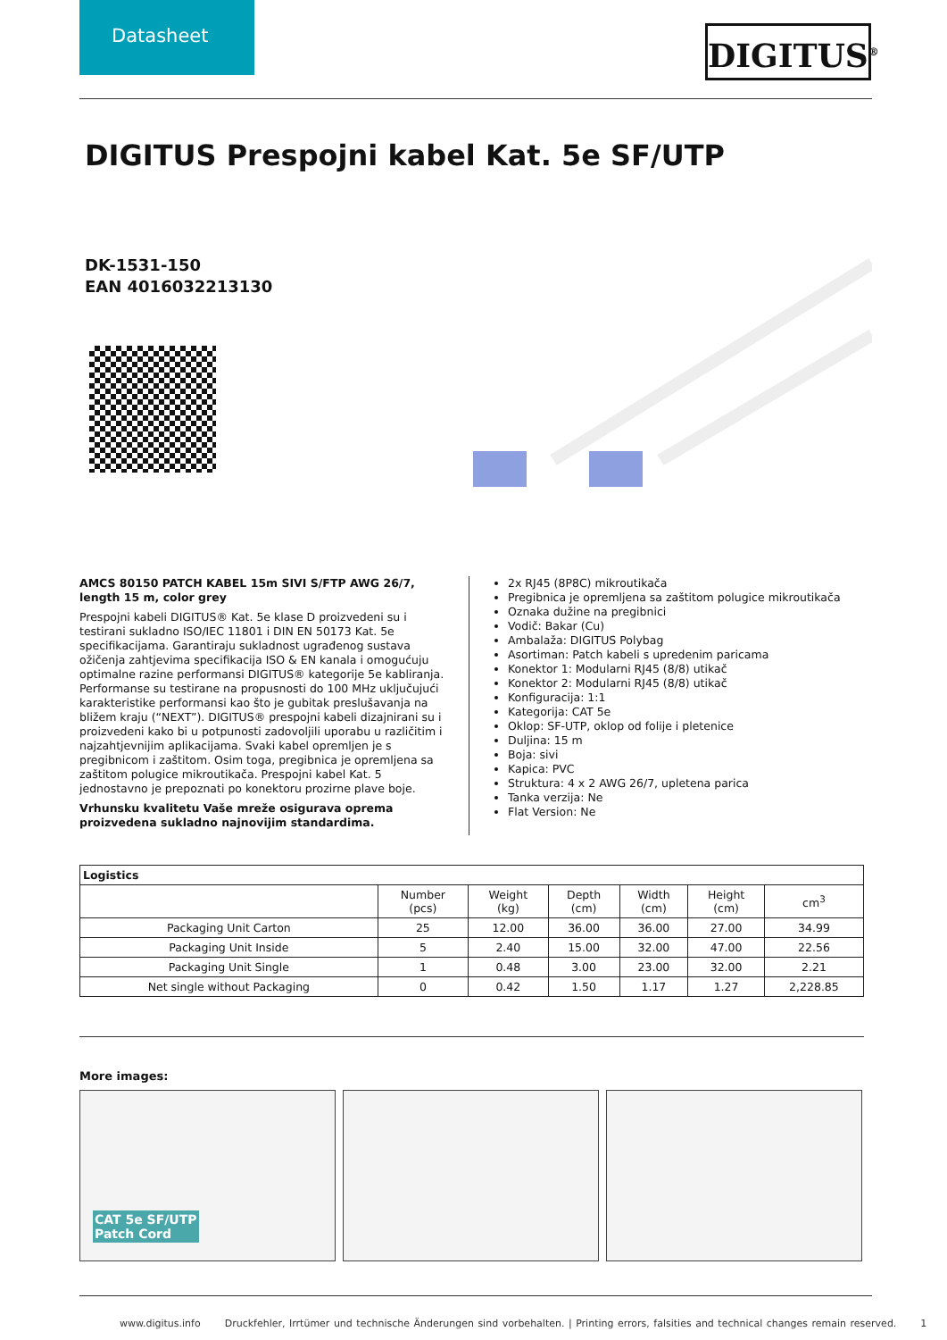Datasheet
DIGITUS<sup>®</sup>
DIGITUS Prespojni kabel Kat. 5e SF/UTP
DK-1531-150
EAN 4016032213130
AMCS 80150 PATCH KABEL 15m SIVI S/FTP AWG 26/7, length 15 m, color grey
Prespojni kabeli DIGITUS® Kat. 5e klase D proizvedeni su i testirani sukladno ISO/IEC 11801 i DIN EN 50173 Kat. 5e specifikacijama. Garantiraju sukladnost ugrađenog sustava ožičenja zahtjevima specifikacija ISO & EN kanala i omogućuju optimalne razine performansi DIGITUS® kategorije 5e kabliranja. Performanse su testirane na propusnosti do 100 MHz uključujući karakteristike performansi kao što je gubitak preslušavanja na bližem kraju (“NEXT”). DIGITUS® prespojni kabeli dizajnirani su i proizvedeni kako bi u potpunosti zadovoljili uporabu u različitim i najzahtjevnijim aplikacijama. Svaki kabel opremljen je s pregibnicom i zaštitom. Osim toga, pregibnica je opremljena sa zaštitom polugice mikroutikača. Prespojni kabel Kat. 5 jednostavno je prepoznati po konektoru prozirne plave boje.
Vrhunsku kvalitetu Vaše mreže osigurava oprema proizvedena sukladno najnovijim standardima.
2x RJ45 (8P8C) mikroutikača
Pregibnica je opremljena sa zaštitom polugice mikroutikača
Oznaka dužine na pregibnici
Vodič: Bakar (Cu)
Ambalaža: DIGITUS Polybag
Asortiman: Patch kabeli s upredenim paricama
Konektor 1: Modularni RJ45 (8/8) utikač
Konektor 2: Modularni RJ45 (8/8) utikač
Konfiguracija: 1:1
Kategorija: CAT 5e
Oklop: SF-UTP, oklop od folije i pletenice
Duljina: 15 m
Boja: sivi
Kapica: PVC
Struktura: 4 x 2 AWG 26/7, upletena parica
Tanka verzija: Ne
Flat Version: Ne
| Logistics | | | | | | |
| --- | --- | --- | --- | --- | --- | --- |
| | Number (pcs) | Weight (kg) | Depth (cm) | Width (cm) | Height (cm) | cm<sup>3</sup> |
| Packaging Unit Carton | 25 | 12.00 | 36.00 | 36.00 | 27.00 | 34.99 |
| Packaging Unit Inside | 5 | 2.40 | 15.00 | 32.00 | 47.00 | 22.56 |
| Packaging Unit Single | 1 | 0.48 | 3.00 | 23.00 | 32.00 | 2.21 |
| Net single without Packaging | 0 | 0.42 | 1.50 | 1.17 | 1.27 | 2,228.85 |
More images:
CAT 5e SF/UTP
Patch Cord
www.digitus.info Druckfehler, Irrtümer und technische Änderungen sind vorbehalten. | Printing errors, falsities and technical changes remain reserved. 1